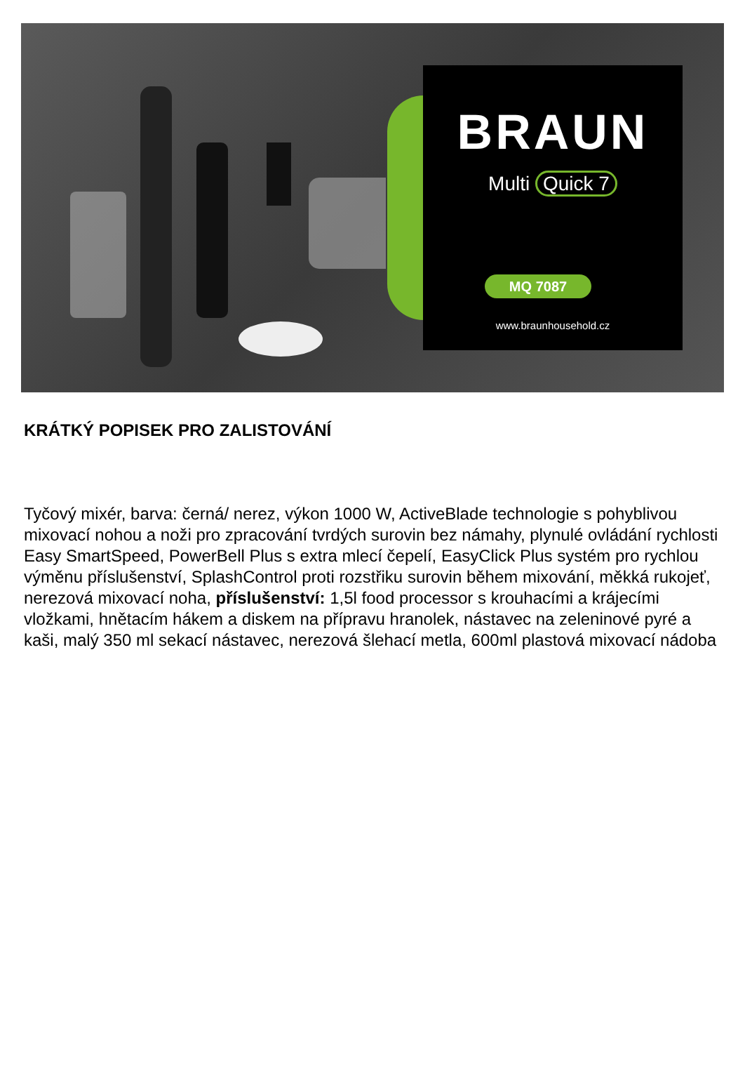BRAUN
Multi Quick 7
MQ 7087
www.braunhousehold.cz
KRÁTKÝ POPISEK PRO ZALISTOVÁNÍ
Tyčový mixér, barva: černá/ nerez, výkon 1000 W, ActiveBlade technologie s pohyblivou mixovací nohou a noži pro zpracování tvrdých surovin bez námahy, plynulé ovládání rychlosti Easy SmartSpeed, PowerBell Plus s extra mlecí čepelí, EasyClick Plus systém pro rychlou výměnu příslušenství, SplashControl proti rozstřiku surovin během mixování, měkká rukojeť, nerezová mixovací noha, příslušenství: 1,5l food processor s krouhacími a krájecími vložkami, hnětacím hákem a diskem na přípravu hranolek, nástavec na zeleninové pyré a kaši, malý 350 ml sekací nástavec, nerezová šlehací metla, 600ml plastová mixovací nádoba